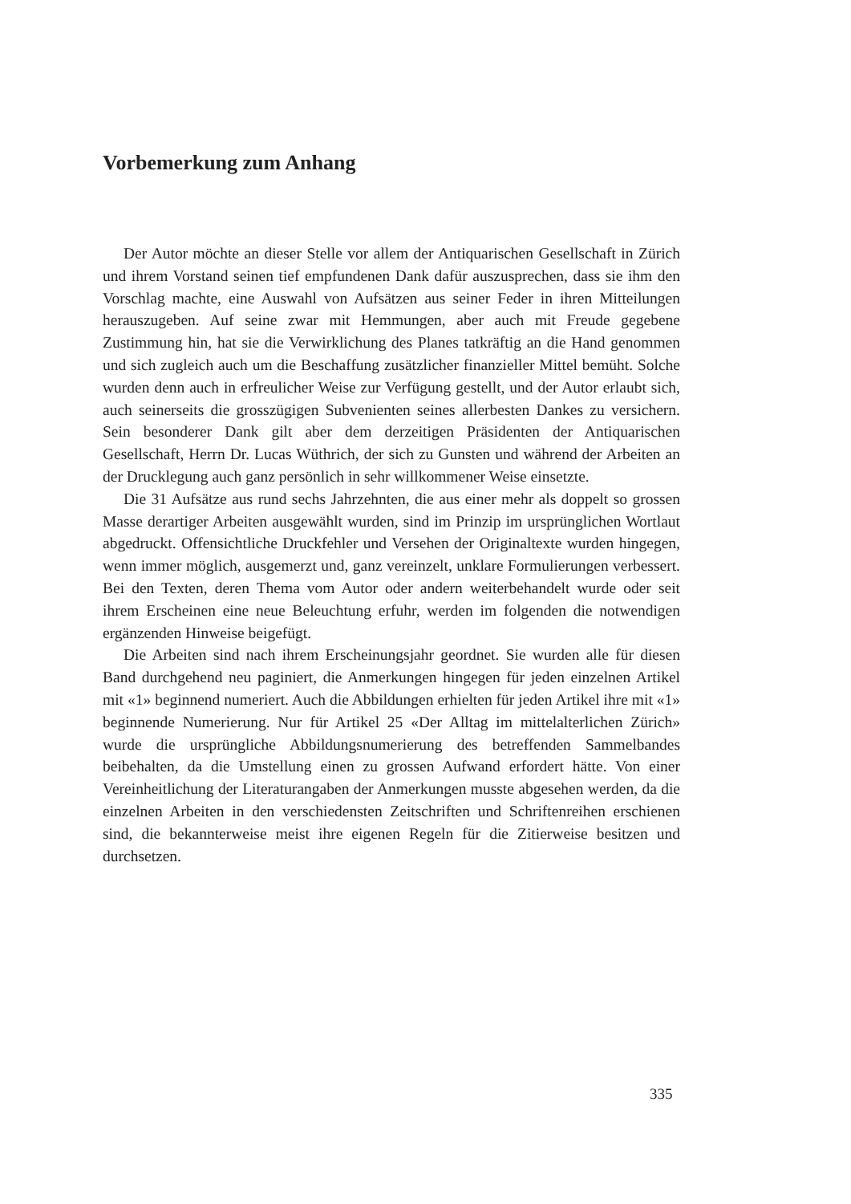Vorbemerkung zum Anhang
Der Autor möchte an dieser Stelle vor allem der Antiquarischen Gesellschaft in Zürich und ihrem Vorstand seinen tief empfundenen Dank dafür auszusprechen, dass sie ihm den Vorschlag machte, eine Auswahl von Aufsätzen aus seiner Feder in ihren Mitteilungen herauszugeben. Auf seine zwar mit Hemmungen, aber auch mit Freude gegebene Zustimmung hin, hat sie die Verwirklichung des Planes tatkräftig an die Hand genommen und sich zugleich auch um die Beschaffung zusätzlicher finanzieller Mittel bemüht. Solche wurden denn auch in erfreulicher Weise zur Verfügung gestellt, und der Autor erlaubt sich, auch seinerseits die grosszügigen Subvenienten seines allerbesten Dankes zu versichern. Sein besonderer Dank gilt aber dem derzeitigen Präsidenten der Antiquarischen Gesellschaft, Herrn Dr. Lucas Wüthrich, der sich zu Gunsten und während der Arbeiten an der Drucklegung auch ganz persönlich in sehr willkommener Weise einsetzte.
Die 31 Aufsätze aus rund sechs Jahrzehnten, die aus einer mehr als doppelt so grossen Masse derartiger Arbeiten ausgewählt wurden, sind im Prinzip im ursprünglichen Wortlaut abgedruckt. Offensichtliche Druckfehler und Versehen der Originaltexte wurden hingegen, wenn immer möglich, ausgemerzt und, ganz vereinzelt, unklare Formulierungen verbessert. Bei den Texten, deren Thema vom Autor oder andern weiterbehandelt wurde oder seit ihrem Erscheinen eine neue Beleuchtung erfuhr, werden im folgenden die notwendigen ergänzenden Hinweise beigefügt.
Die Arbeiten sind nach ihrem Erscheinungsjahr geordnet. Sie wurden alle für diesen Band durchgehend neu paginiert, die Anmerkungen hingegen für jeden einzelnen Artikel mit «1» beginnend numeriert. Auch die Abbildungen erhielten für jeden Artikel ihre mit «1» beginnende Numerierung. Nur für Artikel 25 «Der Alltag im mittelalterlichen Zürich» wurde die ursprüngliche Abbildungsnumerierung des betreffenden Sammelbandes beibehalten, da die Umstellung einen zu grossen Aufwand erfordert hätte. Von einer Vereinheitlichung der Literaturangaben der Anmerkungen musste abgesehen werden, da die einzelnen Arbeiten in den verschiedensten Zeitschriften und Schriftenreihen erschienen sind, die bekannterweise meist ihre eigenen Regeln für die Zitierweise besitzen und durchsetzen.
335